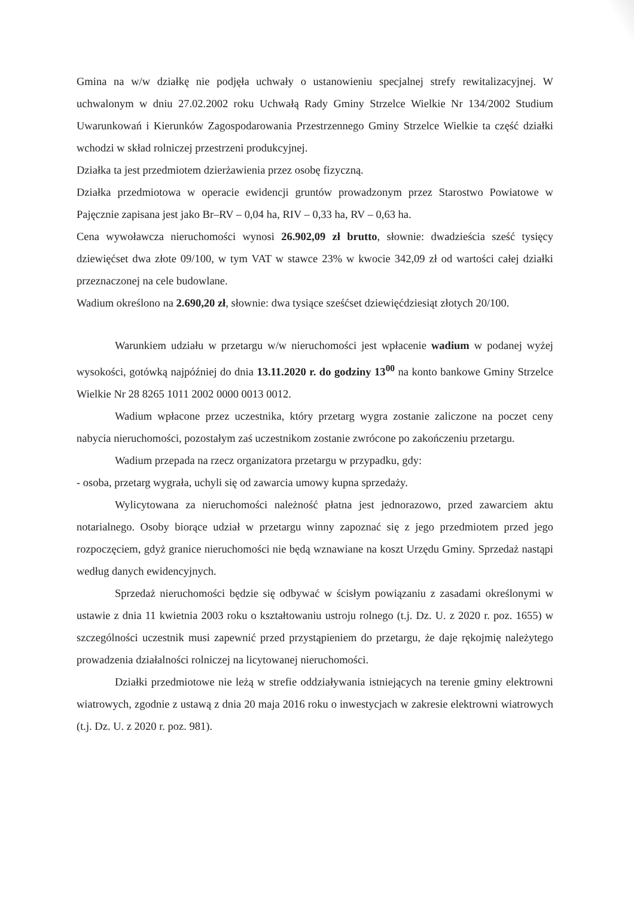Gmina na w/w działkę nie podjęła uchwały o ustanowieniu specjalnej strefy rewitalizacyjnej. W uchwalonym w dniu 27.02.2002 roku Uchwałą Rady Gminy Strzelce Wielkie Nr 134/2002 Studium Uwarunkowań i Kierunków Zagospodarowania Przestrzennego Gminy Strzelce Wielkie ta część działki wchodzi w skład rolniczej przestrzeni produkcyjnej.
Działka ta jest przedmiotem dzierżawienia przez osobę fizyczną.
Działka przedmiotowa w operacie ewidencji gruntów prowadzonym przez Starostwo Powiatowe w Pajęcznie zapisana jest jako Br–RV – 0,04 ha, RIV – 0,33 ha, RV – 0,63 ha.
Cena wywoławcza nieruchomości wynosi 26.902,09 zł brutto, słownie: dwadzieścia sześć tysięcy dziewięćset dwa złote 09/100, w tym VAT w stawce 23% w kwocie 342,09 zł od wartości całej działki przeznaczonej na cele budowlane.
Wadium określono na 2.690,20 zł, słownie: dwa tysiące sześćset dziewięćdziesiąt złotych 20/100.
Warunkiem udziału w przetargu w/w nieruchomości jest wpłacenie wadium w podanej wyżej wysokości, gotówką najpóźniej do dnia 13.11.2020 r. do godziny 13<sup>00</sup> na konto bankowe Gminy Strzelce Wielkie Nr 28 8265 1011 2002 0000 0013 0012.
Wadium wpłacone przez uczestnika, który przetarg wygra zostanie zaliczone na poczet ceny nabycia nieruchomości, pozostałym zaś uczestnikom zostanie zwrócone po zakończeniu przetargu.
Wadium przepada na rzecz organizatora przetargu w przypadku, gdy:
- osoba, przetarg wygrała, uchyli się od zawarcia umowy kupna sprzedaży.
Wylicytowana za nieruchomości należność płatna jest jednorazowo, przed zawarciem aktu notarialnego. Osoby biorące udział w przetargu winny zapoznać się z jego przedmiotem przed jego rozpoczęciem, gdyż granice nieruchomości nie będą wznawiane na koszt Urzędu Gminy. Sprzedaż nastąpi według danych ewidencyjnych.
Sprzedaż nieruchomości będzie się odbywać w ścisłym powiązaniu z zasadami określonymi w ustawie z dnia 11 kwietnia 2003 roku o kształtowaniu ustroju rolnego (t.j. Dz. U. z 2020 r. poz. 1655) w szczególności uczestnik musi zapewnić przed przystąpieniem do przetargu, że daje rękojmię należytego prowadzenia działalności rolniczej na licytowanej nieruchomości.
Działki przedmiotowe nie leżą w strefie oddziaływania istniejących na terenie gminy elektrowni wiatrowych, zgodnie z ustawą z dnia 20 maja 2016 roku o inwestycjach w zakresie elektrowni wiatrowych (t.j. Dz. U. z 2020 r. poz. 981).